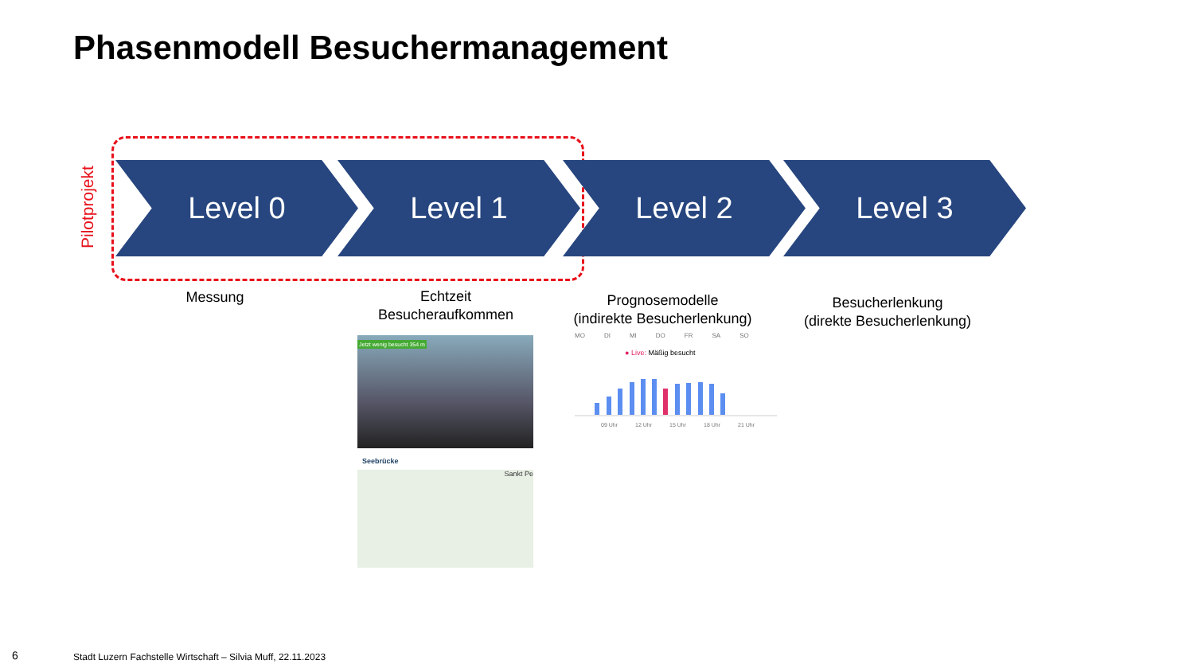Phasenmodell Besuchermanagement
Pilotprojekt
Level 0 Level 1 Level 2 Level 3
Messung
Echtzeit
Besucheraufkommen
Prognosemodelle
(indirekte Besucherlenkung)
Besucherlenkung
(direkte Besucherlenkung)
Jetzt wenig besucht 354 m
Seebrücke
Sankt Pe
MO DI MI DO FR SA SO
● Live: Mäßig besucht
09 Uhr 12 Uhr 15 Uhr 18 Uhr 21 Uhr
6
Stadt Luzern Fachstelle Wirtschaft – Silvia Muff, 22.11.2023